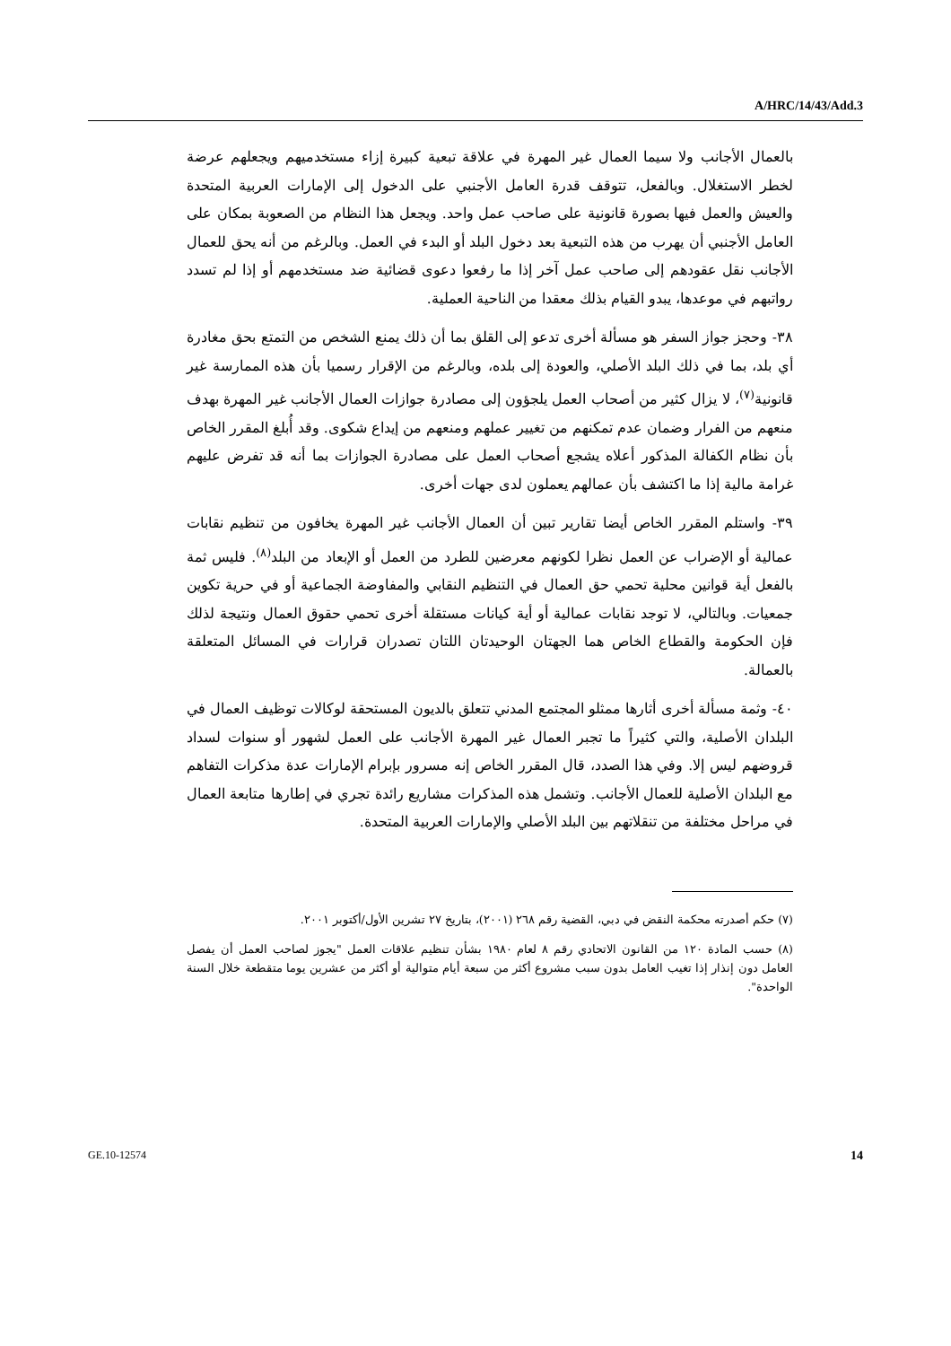A/HRC/14/43/Add.3
بالعمال الأجانب ولا سيما العمال غير المهرة في علاقة تبعية كبيرة إزاء مستخدميهم ويجعلهم عرضة لخطر الاستغلال. وبالفعل، تتوقف قدرة العامل الأجنبي على الدخول إلى الإمارات العربية المتحدة والعيش والعمل فيها بصورة قانونية على صاحب عمل واحد. ويجعل هذا النظام من الصعوبة بمكان على العامل الأجنبي أن يهرب من هذه التبعية بعد دخول البلد أو البدء في العمل. وبالرغم من أنه يحق للعمال الأجانب نقل عقودهم إلى صاحب عمل آخر إذا ما رفعوا دعوى قضائية ضد مستخدمهم أو إذا لم تسدد رواتبهم في موعدها، يبدو القيام بذلك معقدا من الناحية العملية.
٣٨- وحجز جواز السفر هو مسألة أخرى تدعو إلى القلق بما أن ذلك يمنع الشخص من التمتع بحق مغادرة أي بلد، بما في ذلك البلد الأصلي، والعودة إلى بلده، وبالرغم من الإقرار رسميا بأن هذه الممارسة غير قانونية<sup>(٧)</sup>، لا يزال كثير من أصحاب العمل يلجؤون إلى مصادرة جوازات العمال الأجانب غير المهرة بهدف منعهم من الفرار وضمان عدم تمكنهم من تغيير عملهم ومنعهم من إيداع شكوى. وقد أُبلغ المقرر الخاص بأن نظام الكفالة المذكور أعلاه يشجع أصحاب العمل على مصادرة الجوازات بما أنه قد تفرض عليهم غرامة مالية إذا ما اكتشف بأن عمالهم يعملون لدى جهات أخرى.
٣٩- واستلم المقرر الخاص أيضا تقارير تبين أن العمال الأجانب غير المهرة يخافون من تنظيم نقابات عمالية أو الإضراب عن العمل نظرا لكونهم معرضين للطرد من العمل أو الإبعاد من البلد<sup>(٨)</sup>. فليس ثمة بالفعل أية قوانين محلية تحمي حق العمال في التنظيم النقابي والمفاوضة الجماعية أو في حرية تكوين جمعيات. وبالتالي، لا توجد نقابات عمالية أو أية كيانات مستقلة أخرى تحمي حقوق العمال ونتيجة لذلك فإن الحكومة والقطاع الخاص هما الجهتان الوحيدتان اللتان تصدران قرارات في المسائل المتعلقة بالعمالة.
٤٠- وثمة مسألة أخرى أثارها ممثلو المجتمع المدني تتعلق بالديون المستحقة لوكالات توظيف العمال في البلدان الأصلية، والتي كثيراً ما تجبر العمال غير المهرة الأجانب على العمل لشهور أو سنوات لسداد قروضهم ليس إلا. وفي هذا الصدد، قال المقرر الخاص إنه مسرور بإبرام الإمارات عدة مذكرات التفاهم مع البلدان الأصلية للعمال الأجانب. وتشمل هذه المذكرات مشاريع رائدة تجري في إطارها متابعة العمال في مراحل مختلفة من تنقلاتهم بين البلد الأصلي والإمارات العربية المتحدة.
(٧) حكم أصدرته محكمة النقض في دبي، القضية رقم ٢٦٨ (٢٠٠١)، بتاريخ ٢٧ تشرين الأول/أكتوبر ٢٠٠١.
(٨) حسب المادة ١٢٠ من القانون الاتحادي رقم ٨ لعام ١٩٨٠ بشأن تنظيم علاقات العمل "يجوز لصاحب العمل أن يفصل العامل دون إنذار إذا تغيب العامل بدون سبب مشروع أكثر من سبعة أيام متوالية أو أكثر من عشرين يوما متقطعة خلال السنة الواحدة".
GE.10-12574 14